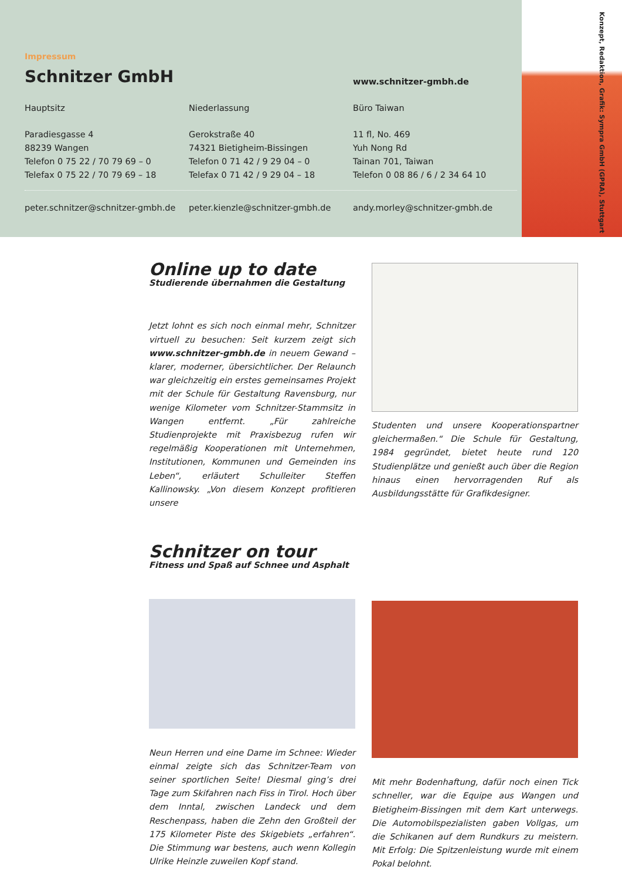Konzept, Redaktion, Grafik: Sympra GmbH (GPRA), Stuttgart
Impressum
Schnitzer GmbH
www.schnitzer-gmbh.de
Hauptsitz Niederlassung Büro Taiwan
Paradiesgasse 4
88239 Wangen
Telefon 0 75 22 / 70 79 69 – 0
Telefax 0 75 22 / 70 79 69 – 18
Gerokstraße 40
74321 Bietigheim-Bissingen
Telefon 0 71 42 / 9 29 04 – 0
Telefax 0 71 42 / 9 29 04 – 18
11 fl, No. 469
Yuh Nong Rd
Tainan 701, Taiwan
Telefon 0 08 86 / 6 / 2 34 64 10
peter.schnitzer@schnitzer-gmbh.de
peter.kienzle@schnitzer-gmbh.de andy.morley@schnitzer-gmbh.de
Online up to date
Studierende übernahmen die Gestaltung
Jetzt lohnt es sich noch einmal mehr, Schnitzer virtuell zu besuchen: Seit kurzem zeigt sich www.schnitzer-gmbh.de in neuem Gewand – klarer, moderner, übersichtlicher. Der Relaunch war gleichzeitig ein erstes gemeinsames Projekt mit der Schule für Gestaltung Ravensburg, nur wenige Kilometer vom Schnitzer-Stammsitz in Wangen entfernt. „Für zahlreiche Studienprojekte mit Praxisbezug rufen wir regelmäßig Kooperationen mit Unternehmen, Institutionen, Kommunen und Gemeinden ins Leben“, erläutert Schulleiter Steffen Kallinowsky. „Von diesem Konzept profitieren unsere
Studenten und unsere Kooperationspartner gleichermaßen.“ Die Schule für Gestaltung, 1984 gegründet, bietet heute rund 120 Studienplätze und genießt auch über die Region hinaus einen hervorragenden Ruf als Ausbildungsstätte für Grafikdesigner.
Schnitzer on tour
Fitness und Spaß auf Schnee und Asphalt
Neun Herren und eine Dame im Schnee: Wieder einmal zeigte sich das Schnitzer-Team von seiner sportlichen Seite! Diesmal ging’s drei Tage zum Skifahren nach Fiss in Tirol. Hoch über dem Inntal, zwischen Landeck und dem Reschenpass, haben die Zehn den Großteil der 175 Kilometer Piste des Skigebiets „erfahren“. Die Stimmung war bestens, auch wenn Kollegin Ulrike Heinzle zuweilen Kopf stand.
Mit mehr Bodenhaftung, dafür noch einen Tick schneller, war die Equipe aus Wangen und Bietigheim-Bissingen mit dem Kart unterwegs. Die Automobilspezialisten gaben Vollgas, um die Schikanen auf dem Rundkurs zu meistern. Mit Erfolg: Die Spitzenleistung wurde mit einem Pokal belohnt.